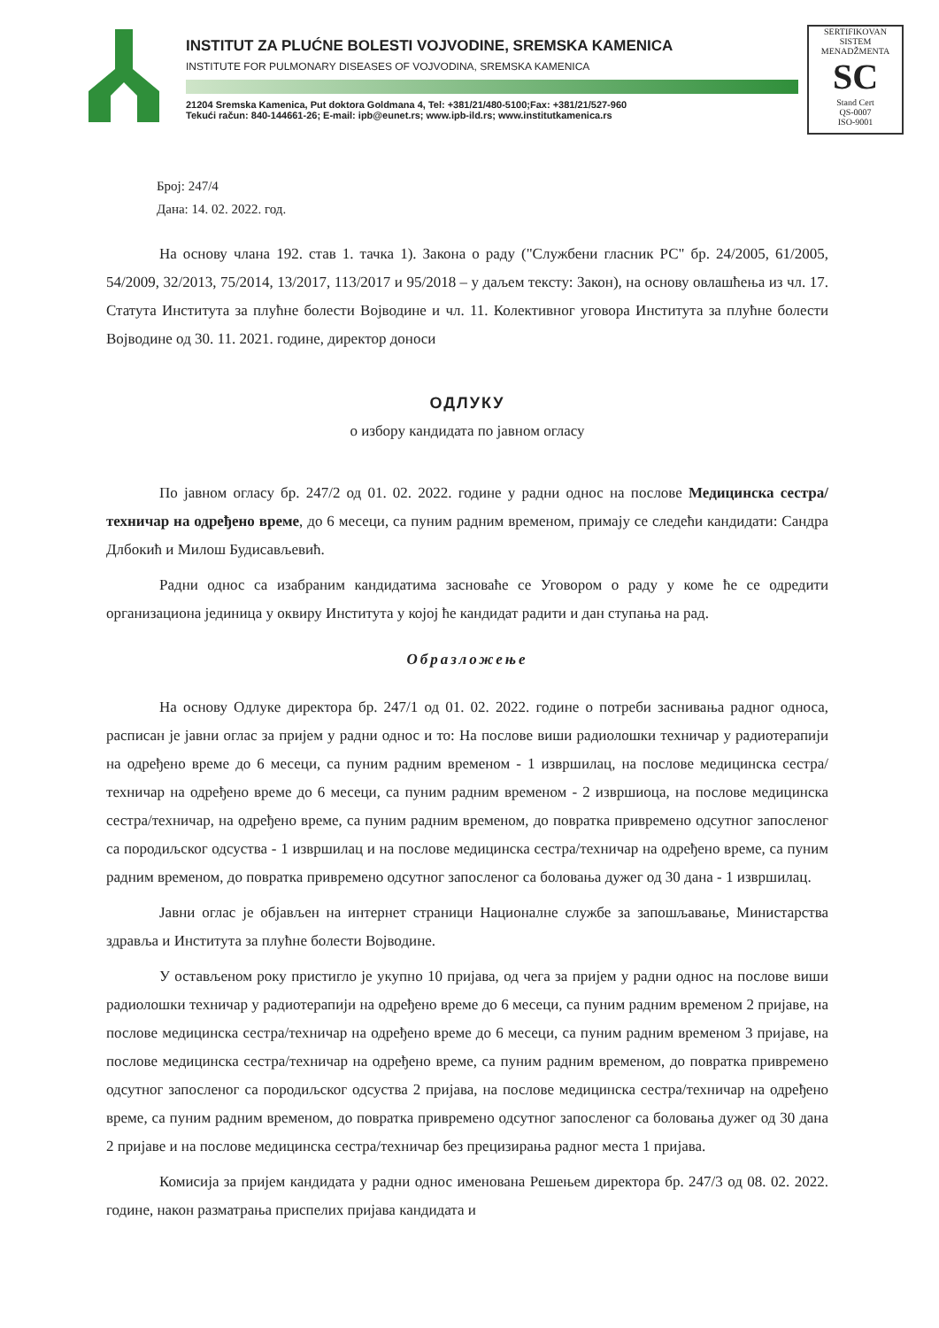INSTITUT ZA PLUĆNE BOLESTI VOJVODINE, SREMSKA KAMENICA
INSTITUTE FOR PULMONARY DISEASES OF VOJVODINA, SREMSKA KAMENICA
21204 Sremska Kamenica, Put doktora Goldmana 4, Tel: +381/21/480-5100;Fax: +381/21/527-960
Tekući račun: 840-144661-26; E-mail: ipb@eunet.rs; www.ipb-ild.rs; www.institutkamenica.rs
SERTIFIKOVAN SISTEM MENADŽMENTA
SC
Stand Cert
QS-0007
ISO-9001
Број: 247/4
Дана: 14. 02. 2022. год.
На основу члана 192. став 1. тачка 1). Закона о раду ("Службени гласник РС" бр. 24/2005, 61/2005, 54/2009, 32/2013, 75/2014, 13/2017, 113/2017 и 95/2018 – у даљем тексту: Закон), на основу овлашћења из чл. 17. Статута Института за плућне болести Војводине и чл. 11. Колективног уговора Института за плућне болести Војводине од 30. 11. 2021. године, директор доноси
ОДЛУКУ
о избору кандидата по јавном огласу
По јавном огласу бр. 247/2 од 01. 02. 2022. године у радни однос на послове Медицинска сестра/техничар на одређено време, до 6 месеци, са пуним радним временом, примају се следећи кандидати: Сандра Длбокић и Милош Будисављевић.
Радни однос са изабраним кандидатима засноваће се Уговором о раду у коме ће се одредити организациона јединица у оквиру Института у којој ће кандидат радити и дан ступања на рад.
Образложење
На основу Одлуке директора бр. 247/1 од 01. 02. 2022. године о потреби заснивања радног односа, расписан је јавни оглас за пријем у радни однос и то: На послове виши радиолошки техничар у радиотерапији на одређено време до 6 месеци, са пуним радним временом - 1 извршилац, на послове медицинска сестра/техничар на одређено време до 6 месеци, са пуним радним временом - 2 извршиоца, на послове медицинска сестра/техничар, на одређено време, са пуним радним временом, до повратка привремено одсутног запосленог са породиљског одсуства - 1 извршилац и на послове медицинска сестра/техничар на одређено време, са пуним радним временом, до повратка привремено одсутног запосленог са боловања дужег од 30 дана - 1 извршилац.
Јавни оглас је објављен на интернет страници Националне службе за запошљавање, Министарства здравља и Института за плућне болести Војводине.
У остављеном року пристигло је укупно 10 пријава, од чега за пријем у радни однос на послове виши радиолошки техничар у радиотерапији на одређено време до 6 месеци, са пуним радним временом 2 пријаве, на послове медицинска сестра/техничар на одређено време до 6 месеци, са пуним радним временом 3 пријаве, на послове медицинска сестра/техничар на одређено време, са пуним радним временом, до повратка привремено одсутног запосленог са породиљског одсуства 2 пријава, на послове медицинска сестра/техничар на одређено време, са пуним радним временом, до повратка привремено одсутног запосленог са боловања дужег од 30 дана 2 пријаве и на послове медицинска сестра/техничар без прецизирања радног места 1 пријава.
Комисија за пријем кандидата у радни однос именована Решењем директора бр. 247/3 од 08. 02. 2022. године, након разматрања приспелих пријава кандидата и